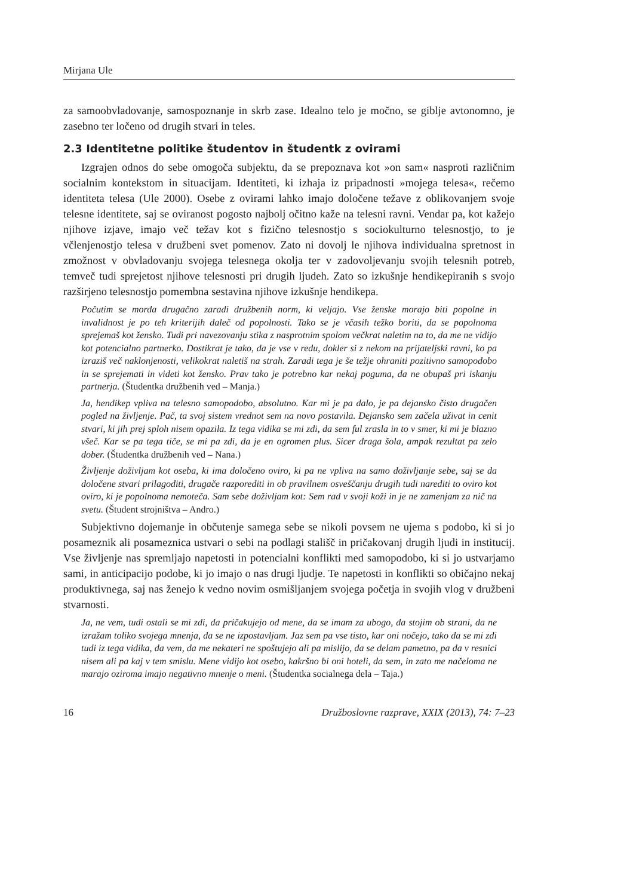Mirjana Ule
za samoobvladovanje, samospoznanje in skrb zase. Idealno telo je močno, se giblje avtonomno, je zasebno ter ločeno od drugih stvari in teles.
2.3 Identitetne politike študentov in študentk z ovirami
Izgrajen odnos do sebe omogoča subjektu, da se prepoznava kot »on sam« naspro­ti različnim socialnim kontekstom in situacijam. Identiteti, ki izhaja iz pripadnosti »mojega telesa«, rečemo identiteta telesa (Ule 2000). Osebe z ovirami lahko imajo določene težave z oblikovanjem svoje telesne identitete, saj se oviranost pogosto najbolj očitno kaže na telesni ravni. Vendar pa, kot kažejo njihove izjave, imajo več težav kot s fizično telesnostjo s sociokulturno telesnostjo, to je včlenjenostjo telesa v družbeni svet pomenov. Zato ni dovolj le njihova individualna spretnost in zmožnost v obvla­dovanju svojega telesnega okolja ter v zadovoljevanju svojih telesnih potreb, temveč tudi sprejetost njihove telesnosti pri drugih ljudeh. Zato so izkušnje hendikepiranih s svojo razširjeno telesnostjo pomembna sestavina njihove izkušnje hendikepa.
Počutim se morda drugačno zaradi družbenih norm, ki veljajo. Vse ženske morajo biti popolne in invalidnost je po teh kriterijih daleč od popolnosti. Tako se je včasih težko boriti, da se popolnoma sprejemaš kot žensko. Tudi pri navezovanju stika z nasprotnim spolom večkrat naletim na to, da me ne vidijo kot potencialno partnerko. Dostikrat je tako, da je vse v redu, dokler si z nekom na prijateljski ravni, ko pa izraziš več naklonje­nosti, velikokrat naletiš na strah. Zaradi tega je še težje ohraniti pozitivno samopodobo in se sprejemati in videti kot žensko. Prav tako je potrebno kar nekaj poguma, da ne obupaš pri iskanju partnerja. (Študentka družbenih ved – Manja.)
Ja, hendikep vpliva na telesno samopodobo, absolutno. Kar mi je pa dalo, je pa dejansko čisto drugačen pogled na življenje. Pač, ta svoj sistem vrednot sem na novo postavila. Dejansko sem začela uživat in cenit stvari, ki jih prej sploh nisem opazila. Iz tega vi­dika se mi zdi, da sem ful zrasla in to v smer, ki mi je blazno všeč. Kar se pa tega tiče, se mi pa zdi, da je en ogromen plus. Sicer draga šola, ampak rezultat pa zelo dober. (Študentka družbenih ved – Nana.)
Življenje doživljam kot oseba, ki ima določeno oviro, ki pa ne vpliva na samo doživlja­nje sebe, saj se da določene stvari prilagoditi, drugače razporediti in ob pravilnem osveščanju drugih tudi narediti to oviro kot oviro, ki je popolnoma nemoteča. Sam sebe doživljam kot: Sem rad v svoji koži in je ne zamenjam za nič na svetu. (Študent strojništva – Andro.)
Subjektivno dojemanje in občutenje samega sebe se nikoli povsem ne ujema s podo­bo, ki si jo posameznik ali posameznica ustvari o sebi na podlagi stališč in pričakovanj drugih ljudi in institucij. Vse življenje nas spremljajo napetosti in potencialni konflikti med samopodobo, ki si jo ustvarjamo sami, in anticipacijo podobe, ki jo imajo o nas drugi ljudje. Te napetosti in konflikti so običajno nekaj produktivnega, saj nas ženejo k vedno novim osmišljanjem svojega početja in svojih vlog v družbeni stvarnosti.
Ja, ne vem, tudi ostali se mi zdi, da pričakujejo od mene, da se imam za ubogo, da stojim ob strani, da ne izražam toliko svojega mnenja, da se ne izpostavljam. Jaz sem pa vse tisto, kar oni nočejo, tako da se mi zdi tudi iz tega vidika, da vem, da me nekateri ne spoštujejo ali pa mislijo, da se delam pametno, pa da v resnici nisem ali pa kaj v tem smislu. Mene vidijo kot osebo, kakršno bi oni hoteli, da sem, in zato me načeloma ne marajo oziroma imajo negativno mnenje o meni. (Študentka socialnega dela – Taja.)
16 Družboslovne razprave, XXIX (2013), 74: 7–23